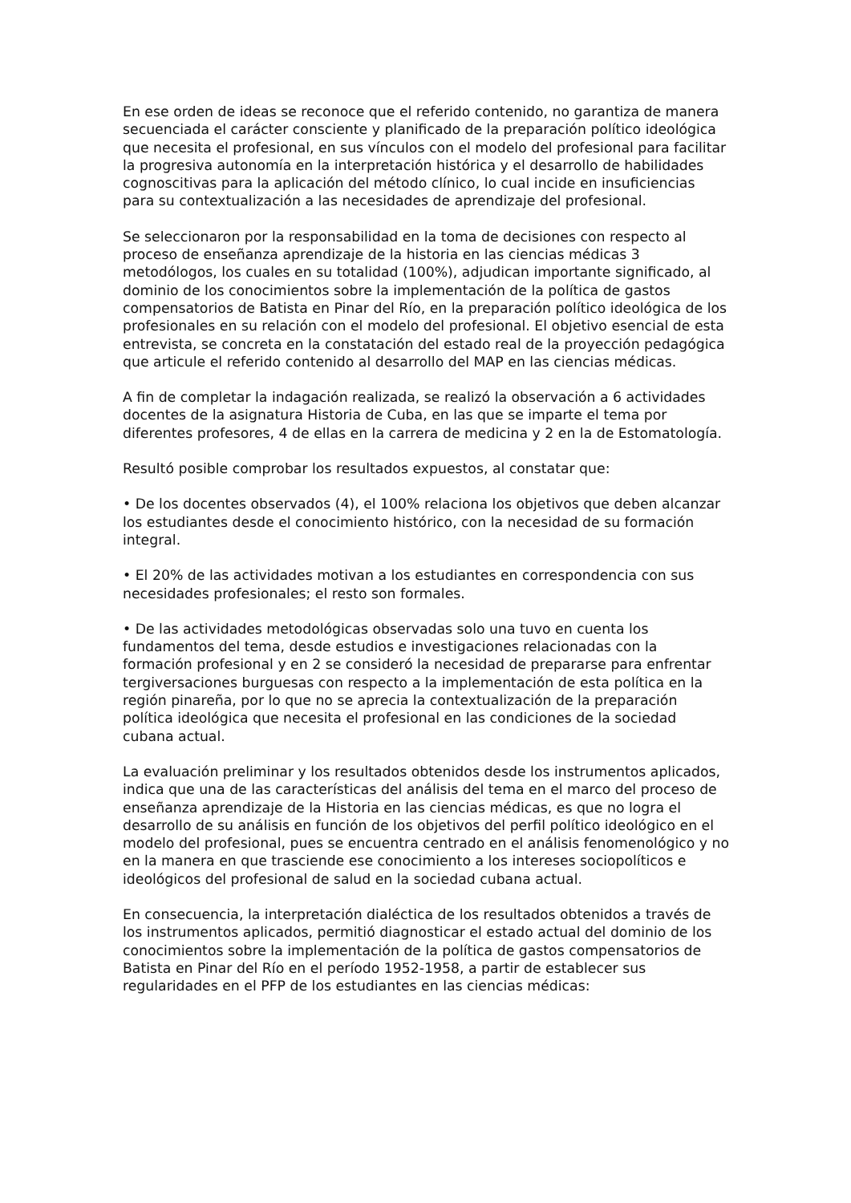En ese orden de ideas se reconoce que el referido contenido, no garantiza de manera secuenciada el carácter consciente y planificado de la preparación político ideológica que necesita el profesional, en sus vínculos con el modelo del profesional para facilitar la progresiva autonomía en la interpretación histórica y el desarrollo de habilidades cognoscitivas para la aplicación del método clínico, lo cual incide en insuficiencias para su contextualización a las necesidades de aprendizaje del profesional.
Se seleccionaron por la responsabilidad en la toma de decisiones con respecto al proceso de enseñanza aprendizaje de la historia en las ciencias médicas 3 metodólogos, los cuales en su totalidad (100%), adjudican importante significado, al dominio de los conocimientos sobre la implementación de la política de gastos compensatorios de Batista en Pinar del Río, en la preparación político ideológica de los profesionales en su relación con el modelo del profesional. El objetivo esencial de esta entrevista, se concreta en la constatación del estado real de la proyección pedagógica que articule el referido contenido al desarrollo del MAP en las ciencias médicas.
A fin de completar la indagación realizada, se realizó la observación a 6 actividades docentes de la asignatura Historia de Cuba, en las que se imparte el tema por diferentes profesores, 4 de ellas en la carrera de medicina y 2 en la de Estomatología.
Resultó posible comprobar los resultados expuestos, al constatar que:
• De los docentes observados (4), el 100% relaciona los objetivos que deben alcanzar los estudiantes desde el conocimiento histórico, con la necesidad de su formación integral.
• El 20% de las actividades motivan a los estudiantes en correspondencia con sus necesidades profesionales; el resto son formales.
• De las actividades metodológicas observadas solo una tuvo en cuenta los fundamentos del tema, desde estudios e investigaciones relacionadas con la formación profesional y en 2 se consideró la necesidad de prepararse para enfrentar tergiversaciones burguesas con respecto a la implementación de esta política en la región pinareña, por lo que no se aprecia la contextualización de la preparación política ideológica que necesita el profesional en las condiciones de la sociedad cubana actual.
La evaluación preliminar y los resultados obtenidos desde los instrumentos aplicados, indica que una de las características del análisis del tema en el marco del proceso de enseñanza aprendizaje de la Historia en las ciencias médicas, es que no logra el desarrollo de su análisis en función de los objetivos del perfil político ideológico en el modelo del profesional, pues se encuentra centrado en el análisis fenomenológico y no en la manera en que trasciende ese conocimiento a los intereses sociopolíticos e ideológicos del profesional de salud en la sociedad cubana actual.
En consecuencia, la interpretación dialéctica de los resultados obtenidos a través de los instrumentos aplicados, permitió diagnosticar el estado actual del dominio de los conocimientos sobre la implementación de la política de gastos compensatorios de Batista en Pinar del Río en el período 1952-1958, a partir de establecer sus regularidades en el PFP de los estudiantes en las ciencias médicas: